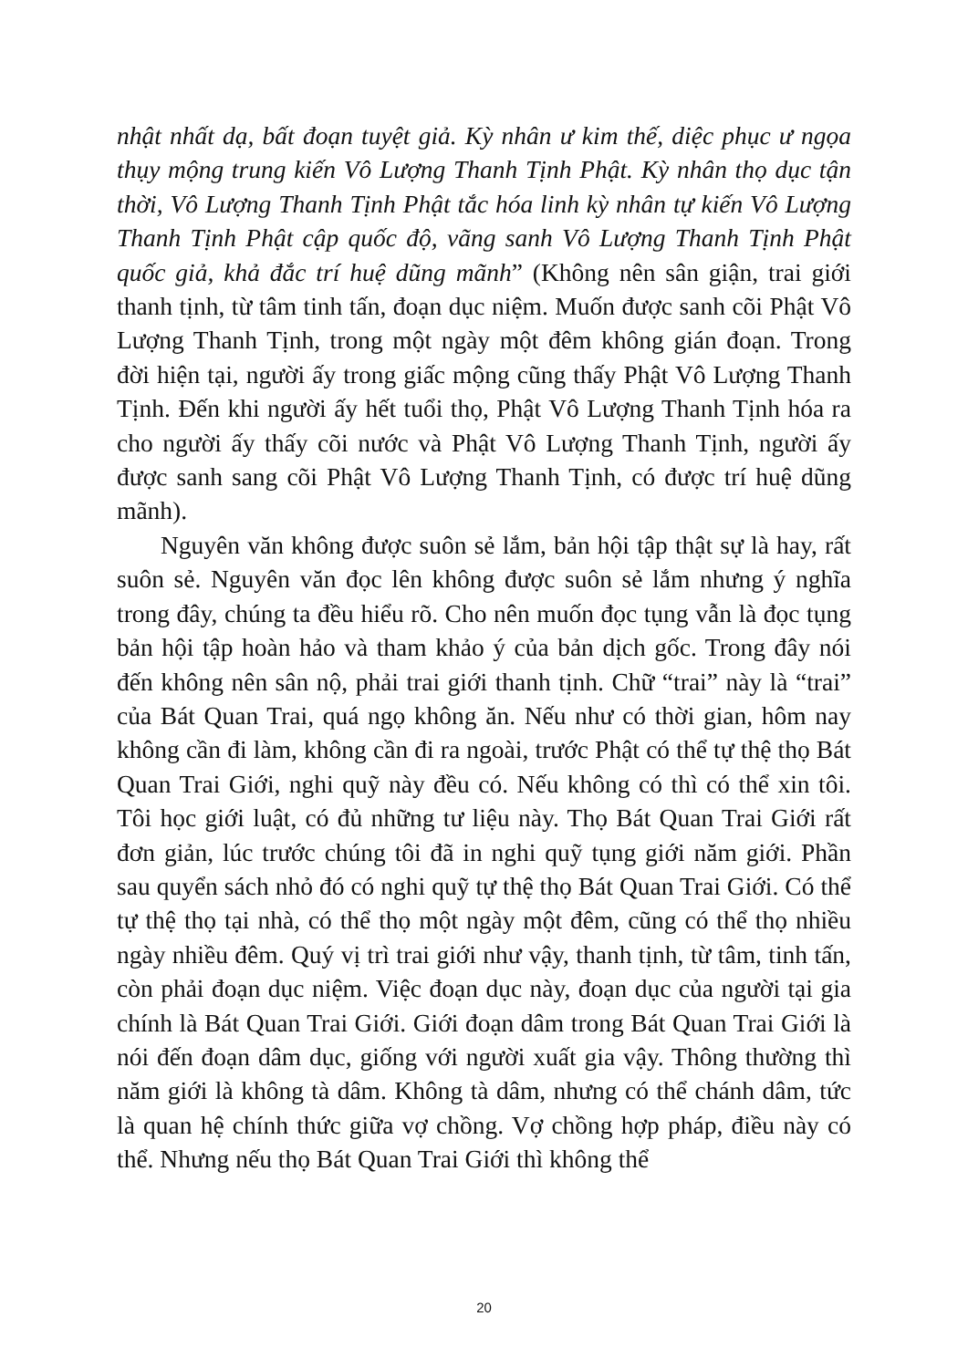nhật nhất dạ, bất đoạn tuyệt giả. Kỳ nhân ư kim thế, diệc phục ư ngọa thụy mộng trung kiến Vô Lượng Thanh Tịnh Phật. Kỳ nhân thọ dục tận thời, Vô Lượng Thanh Tịnh Phật tắc hóa linh kỳ nhân tự kiến Vô Lượng Thanh Tịnh Phật cập quốc độ, vãng sanh Vô Lượng Thanh Tịnh Phật quốc giả, khả đắc trí huệ dũng mãnh” (Không nên sân giận, trai giới thanh tịnh, từ tâm tinh tấn, đoạn dục niệm. Muốn được sanh cõi Phật Vô Lượng Thanh Tịnh, trong một ngày một đêm không gián đoạn. Trong đời hiện tại, người ấy trong giấc mộng cũng thấy Phật Vô Lượng Thanh Tịnh. Đến khi người ấy hết tuổi thọ, Phật Vô Lượng Thanh Tịnh hóa ra cho người ấy thấy cõi nước và Phật Vô Lượng Thanh Tịnh, người ấy được sanh sang cõi Phật Vô Lượng Thanh Tịnh, có được trí huệ dũng mãnh).
Nguyên văn không được suôn sẻ lắm, bản hội tập thật sự là hay, rất suôn sẻ. Nguyên văn đọc lên không được suôn sẻ lắm nhưng ý nghĩa trong đây, chúng ta đều hiểu rõ. Cho nên muốn đọc tụng vẫn là đọc tụng bản hội tập hoàn hảo và tham khảo ý của bản dịch gốc. Trong đây nói đến không nên sân nộ, phải trai giới thanh tịnh. Chữ “trai” này là “trai” của Bát Quan Trai, quá ngọ không ăn. Nếu như có thời gian, hôm nay không cần đi làm, không cần đi ra ngoài, trước Phật có thể tự thệ thọ Bát Quan Trai Giới, nghi quỹ này đều có. Nếu không có thì có thể xin tôi. Tôi học giới luật, có đủ những tư liệu này. Thọ Bát Quan Trai Giới rất đơn giản, lúc trước chúng tôi đã in nghi quỹ tụng giới năm giới. Phần sau quyển sách nhỏ đó có nghi quỹ tự thệ thọ Bát Quan Trai Giới. Có thể tự thệ thọ tại nhà, có thể thọ một ngày một đêm, cũng có thể thọ nhiều ngày nhiều đêm. Quý vị trì trai giới như vậy, thanh tịnh, từ tâm, tinh tấn, còn phải đoạn dục niệm. Việc đoạn dục này, đoạn dục của người tại gia chính là Bát Quan Trai Giới. Giới đoạn dâm trong Bát Quan Trai Giới là nói đến đoạn dâm dục, giống với người xuất gia vậy. Thông thường thì năm giới là không tà dâm. Không tà dâm, nhưng có thể chánh dâm, tức là quan hệ chính thức giữa vợ chồng. Vợ chồng hợp pháp, điều này có thể. Nhưng nếu thọ Bát Quan Trai Giới thì không thể
20